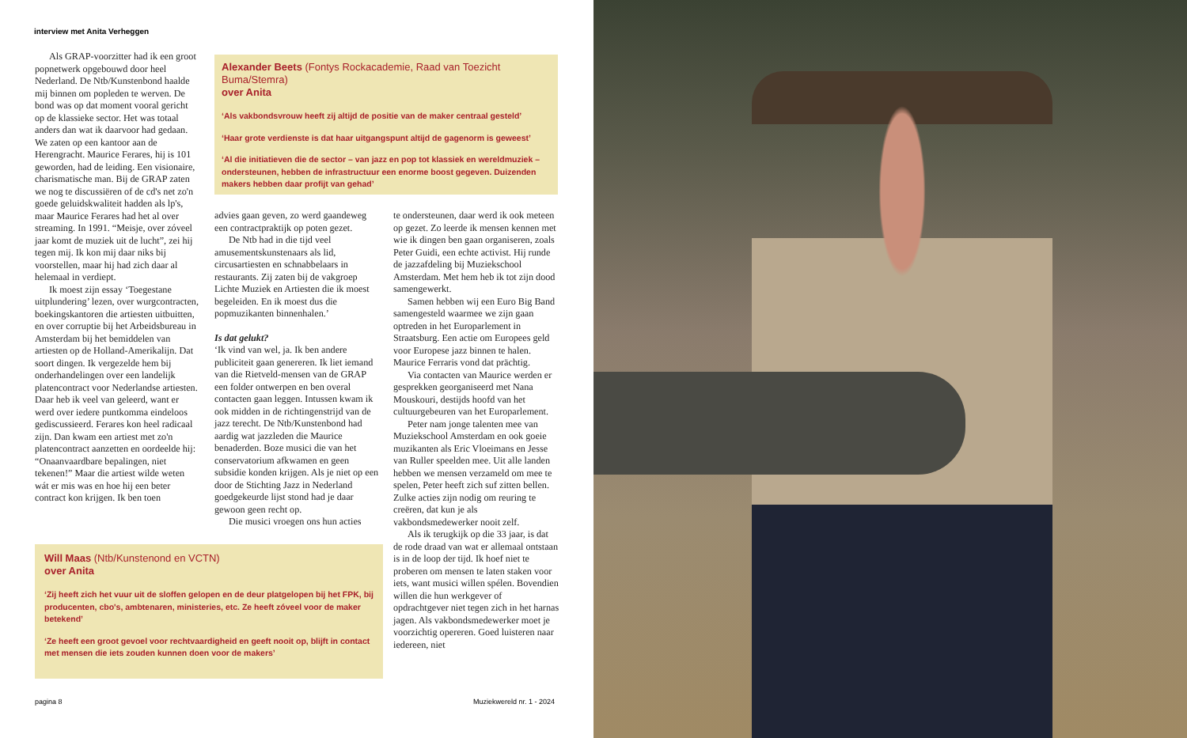interview met Anita Verheggen
Als GRAP-voorzitter had ik een groot popnetwerk opgebouwd door heel Nederland. De Ntb/Kunstenbond haalde mij binnen om popleden te werven. De bond was op dat moment vooral gericht op de klassieke sector. Het was totaal anders dan wat ik daarvoor had gedaan. We zaten op een kantoor aan de Herengracht. Maurice Ferares, hij is 101 geworden, had de leiding. Een visionaire, charismatische man. Bij de GRAP zaten we nog te discussiëren of de cd's net zo'n goede geluidskwaliteit hadden als lp's, maar Maurice Ferares had het al over streaming. In 1991. “Meisje, over zóveel jaar komt de muziek uit de lucht”, zei hij tegen mij. Ik kon mij daar niks bij voorstellen, maar hij had zich daar al helemaal in verdiept.
Ik moest zijn essay ‘Toegestane uitplundering’ lezen, over wurgcontracten, boekingskantoren die artiesten uitbuitten, en over corruptie bij het Arbeidsbureau in Amsterdam bij het bemiddelen van artiesten op de Holland-Amerikalijn. Dat soort dingen. Ik vergezelde hem bij onderhandelingen over een landelijk platencontract voor Nederlandse artiesten. Daar heb ik veel van geleerd, want er werd over iedere puntkomma eindeloos gediscussieerd. Ferares kon heel radicaal zijn. Dan kwam een artiest met zo'n platencontract aanzetten en oordeelde hij: “Onaanvaardbare bepalingen, niet tekenen!” Maar die artiest wilde weten wát er mis was en hoe hij een beter contract kon krijgen. Ik ben toen
Alexander Beets (Fontys Rockacademie, Raad van Toezicht Buma/Stemra)
over Anita
‘Als vakbondsvrouw heeft zij altijd de positie van de maker centraal gesteld’
‘Haar grote verdienste is dat haar uitgangspunt altijd de gagenorm is geweest’
‘Al die initiatieven die de sector – van jazz en pop tot klassiek en wereldmuziek – ondersteunen, hebben de infrastructuur een enorme boost gegeven. Duizenden makers hebben daar profijt van gehad’
advies gaan geven, zo werd gaandeweg een contractpraktijk op poten gezet.
De Ntb had in die tijd veel amusementskunstenaars als lid, circusartiesten en schnabbelaars in restaurants. Zij zaten bij de vakgroep Lichte Muziek en Artiesten die ik moest begeleiden. En ik moest dus die popmuzikanten binnenhalen.’
Is dat gelukt?
‘Ik vind van wel, ja. Ik ben andere publiciteit gaan genereren. Ik liet iemand van die Rietveld-mensen van de GRAP een folder ontwerpen en ben overal contacten gaan leggen. Intussen kwam ik ook midden in de richtingenstrijd van de jazz terecht. De Ntb/Kunstenbond had aardig wat jazzleden die Maurice benaderden. Boze musici die van het conservatorium afkwamen en geen subsidie konden krijgen. Als je niet op een door de Stichting Jazz in Nederland goedgekeurde lijst stond had je daar gewoon geen recht op.
Die musici vroegen ons hun acties
te ondersteunen, daar werd ik ook meteen op gezet. Zo leerde ik mensen kennen met wie ik dingen ben gaan organiseren, zoals Peter Guidi, een echte activist. Hij runde de jazzafdeling bij Muziekschool Amsterdam. Met hem heb ik tot zijn dood samengewerkt.
Samen hebben wij een Euro Big Band samengesteld waarmee we zijn gaan optreden in het Europarlement in Straatsburg. Een actie om Europees geld voor Europese jazz binnen te halen. Maurice Ferraris vond dat prächtig.
Via contacten van Maurice werden er gesprekken georganiseerd met Nana Mouskouri, destijds hoofd van het cultuurgebeuren van het Europarlement.
Peter nam jonge talenten mee van Muziekschool Amsterdam en ook goeie muzikanten als Eric Vloeimans en Jesse van Ruller speelden mee. Uit alle landen hebben we mensen verzameld om mee te spelen, Peter heeft zich suf zitten bellen. Zulke acties zijn nodig om reuring te creëren, dat kun je als vakbondsmedewerker nooit zelf.
Als ik terugkijk op die 33 jaar, is dat de rode draad van wat er allemaal ontstaan is in de loop der tijd. Ik hoef niet te proberen om mensen te laten staken voor iets, want musici willen spélen. Bovendien willen die hun werkgever of opdrachtgever niet tegen zich in het harnas jagen. Als vakbondsmedewerker moet je voorzichtig opereren. Goed luisteren naar iedereen, niet
Will Maas (Ntb/Kunstenond en VCTN)
over Anita
‘Zij heeft zich het vuur uit de sloffen gelopen en de deur platgelopen bij het FPK, bij producenten, cbo's, ambtenaren, ministeries, etc. Ze heeft zóveel voor de maker betekend’
‘Ze heeft een groot gevoel voor rechtvaardigheid en geeft nooit op, blijft in contact met mensen die iets zouden kunnen doen voor de makers’
pagina 8 Muziekwereld nr. 1 - 2024